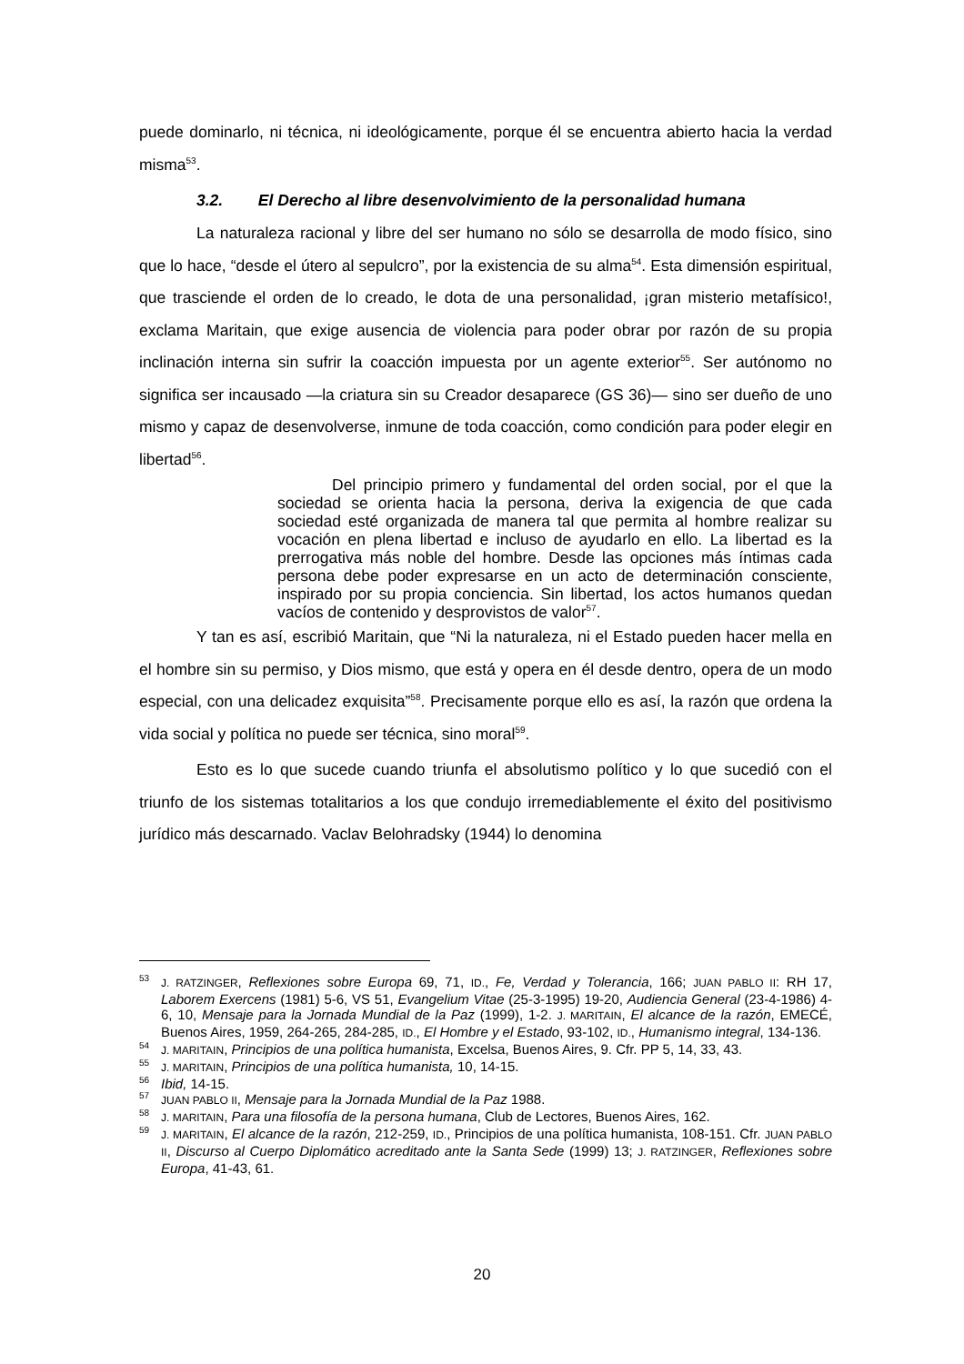puede dominarlo, ni técnica, ni ideológicamente, porque él se encuentra abierto hacia la verdad misma<sup>53</sup>.
3.2. El Derecho al libre desenvolvimiento de la personalidad humana
La naturaleza racional y libre del ser humano no sólo se desarrolla de modo físico, sino que lo hace, “desde el útero al sepulcro”, por la existencia de su alma<sup>54</sup>. Esta dimensión espiritual, que trasciende el orden de lo creado, le dota de una personalidad, ¡gran misterio metafísico!, exclama Maritain, que exige ausencia de violencia para poder obrar por razón de su propia inclinación interna sin sufrir la coacción impuesta por un agente exterior<sup>55</sup>. Ser autónomo no significa ser incausado —la criatura sin su Creador desaparece (GS 36)— sino ser dueño de uno mismo y capaz de desenvolverse, inmune de toda coacción, como condición para poder elegir en libertad<sup>56</sup>.
Del principio primero y fundamental del orden social, por el que la sociedad se orienta hacia la persona, deriva la exigencia de que cada sociedad esté organizada de manera tal que permita al hombre realizar su vocación en plena libertad e incluso de ayudarlo en ello. La libertad es la prerrogativa más noble del hombre. Desde las opciones más íntimas cada persona debe poder expresarse en un acto de determinación consciente, inspirado por su propia conciencia. Sin libertad, los actos humanos quedan vacíos de contenido y desprovistos de valor<sup>57</sup>.
Y tan es así, escribió Maritain, que “Ni la naturaleza, ni el Estado pueden hacer mella en el hombre sin su permiso, y Dios mismo, que está y opera en él desde dentro, opera de un modo especial, con una delicadez exquisita”<sup>58</sup>. Precisamente porque ello es así, la razón que ordena la vida social y política no puede ser técnica, sino moral<sup>59</sup>.
Esto es lo que sucede cuando triunfa el absolutismo político y lo que sucedió con el triunfo de los sistemas totalitarios a los que condujo irremediablemente el éxito del positivismo jurídico más descarnado. Vaclav Belohradsky (1944) lo denomina
<sup>53</sup> J. RATZINGER, Reflexiones sobre Europa 69, 71, ID., Fe, Verdad y Tolerancia, 166; JUAN PABLO II: RH 17, Laborem Exercens (1981) 5-6, VS 51, Evangelium Vitae (25-3-1995) 19-20, Audiencia General (23-4-1986) 4-6, 10, Mensaje para la Jornada Mundial de la Paz (1999), 1-2. J. MARITAIN, El alcance de la razón, EMECÉ, Buenos Aires, 1959, 264-265, 284-285, ID., El Hombre y el Estado, 93-102, ID., Humanismo integral, 134-136.
<sup>54</sup> J. MARITAIN, Principios de una política humanista, Excelsa, Buenos Aires, 9. Cfr. PP 5, 14, 33, 43.
<sup>55</sup> J. MARITAIN, Principios de una política humanista, 10, 14-15.
<sup>56</sup> Ibid, 14-15.
<sup>57</sup> JUAN PABLO II, Mensaje para la Jornada Mundial de la Paz 1988.
<sup>58</sup> J. MARITAIN, Para una filosofía de la persona humana, Club de Lectores, Buenos Aires, 162.
<sup>59</sup> J. MARITAIN, El alcance de la razón, 212-259, ID., Principios de una política humanista, 108-151. Cfr. JUAN PABLO II, Discurso al Cuerpo Diplomático acreditado ante la Santa Sede (1999) 13; J. RATZINGER, Reflexiones sobre Europa, 41-43, 61.
20